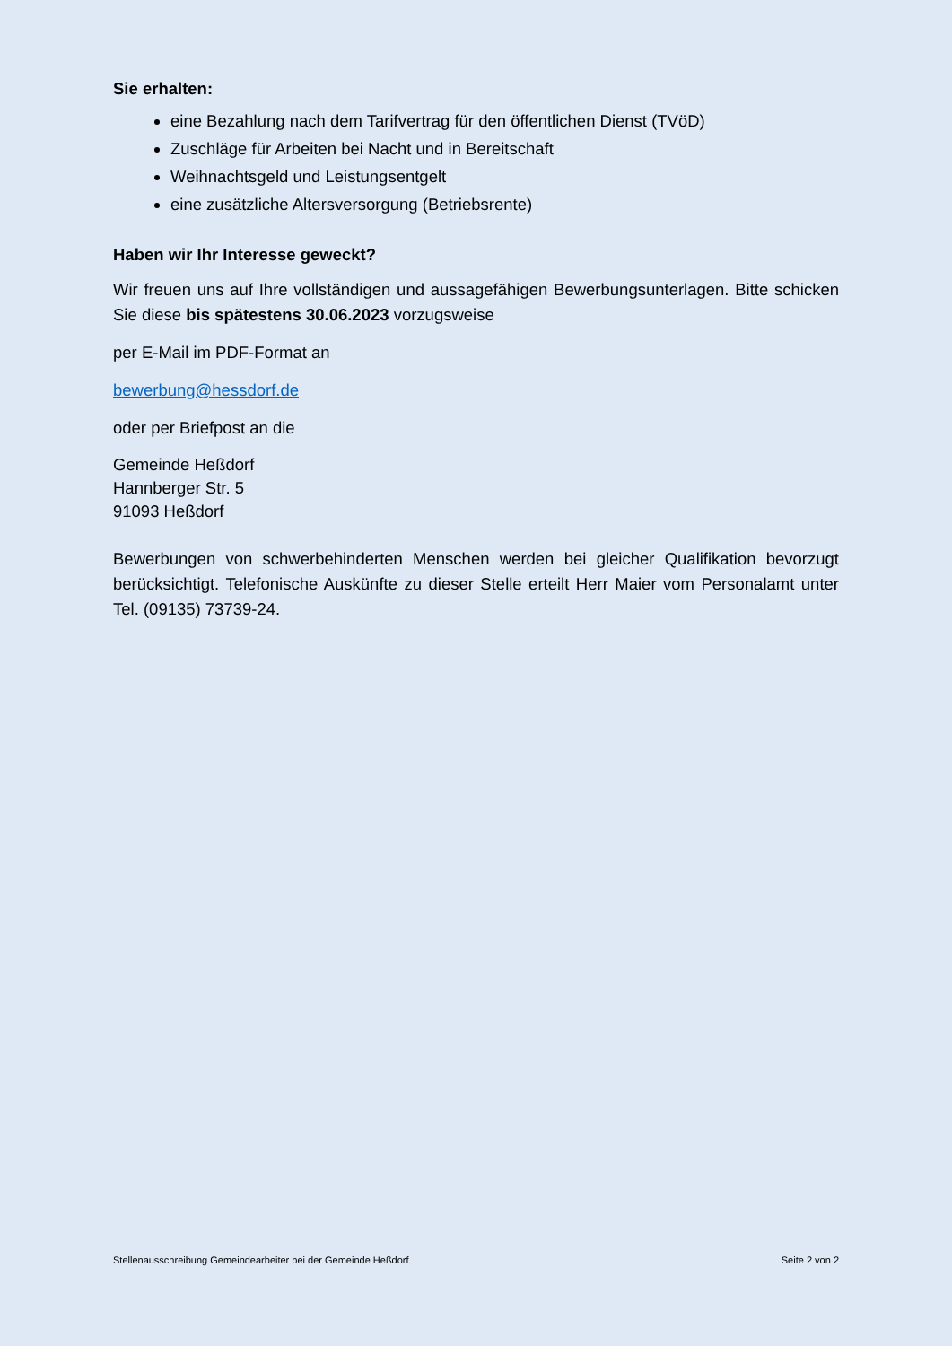Sie erhalten:
eine Bezahlung nach dem Tarifvertrag für den öffentlichen Dienst (TVöD)
Zuschläge für Arbeiten bei Nacht und in Bereitschaft
Weihnachtsgeld und Leistungsentgelt
eine zusätzliche Altersversorgung (Betriebsrente)
Haben wir Ihr Interesse geweckt?
Wir freuen uns auf Ihre vollständigen und aussagefähigen Bewerbungsunterlagen. Bitte schicken Sie diese bis spätestens 30.06.2023 vorzugsweise
per E-Mail im PDF-Format an
bewerbung@hessdorf.de
oder per Briefpost an die
Gemeinde Heßdorf
Hannberger Str. 5
91093 Heßdorf
Bewerbungen von schwerbehinderten Menschen werden bei gleicher Qualifikation bevorzugt berücksichtigt. Telefonische Auskünfte zu dieser Stelle erteilt Herr Maier vom Personalamt unter Tel. (09135) 73739-24.
Stellenausschreibung Gemeindearbeiter bei der Gemeinde Heßdorf Seite 2 von 2